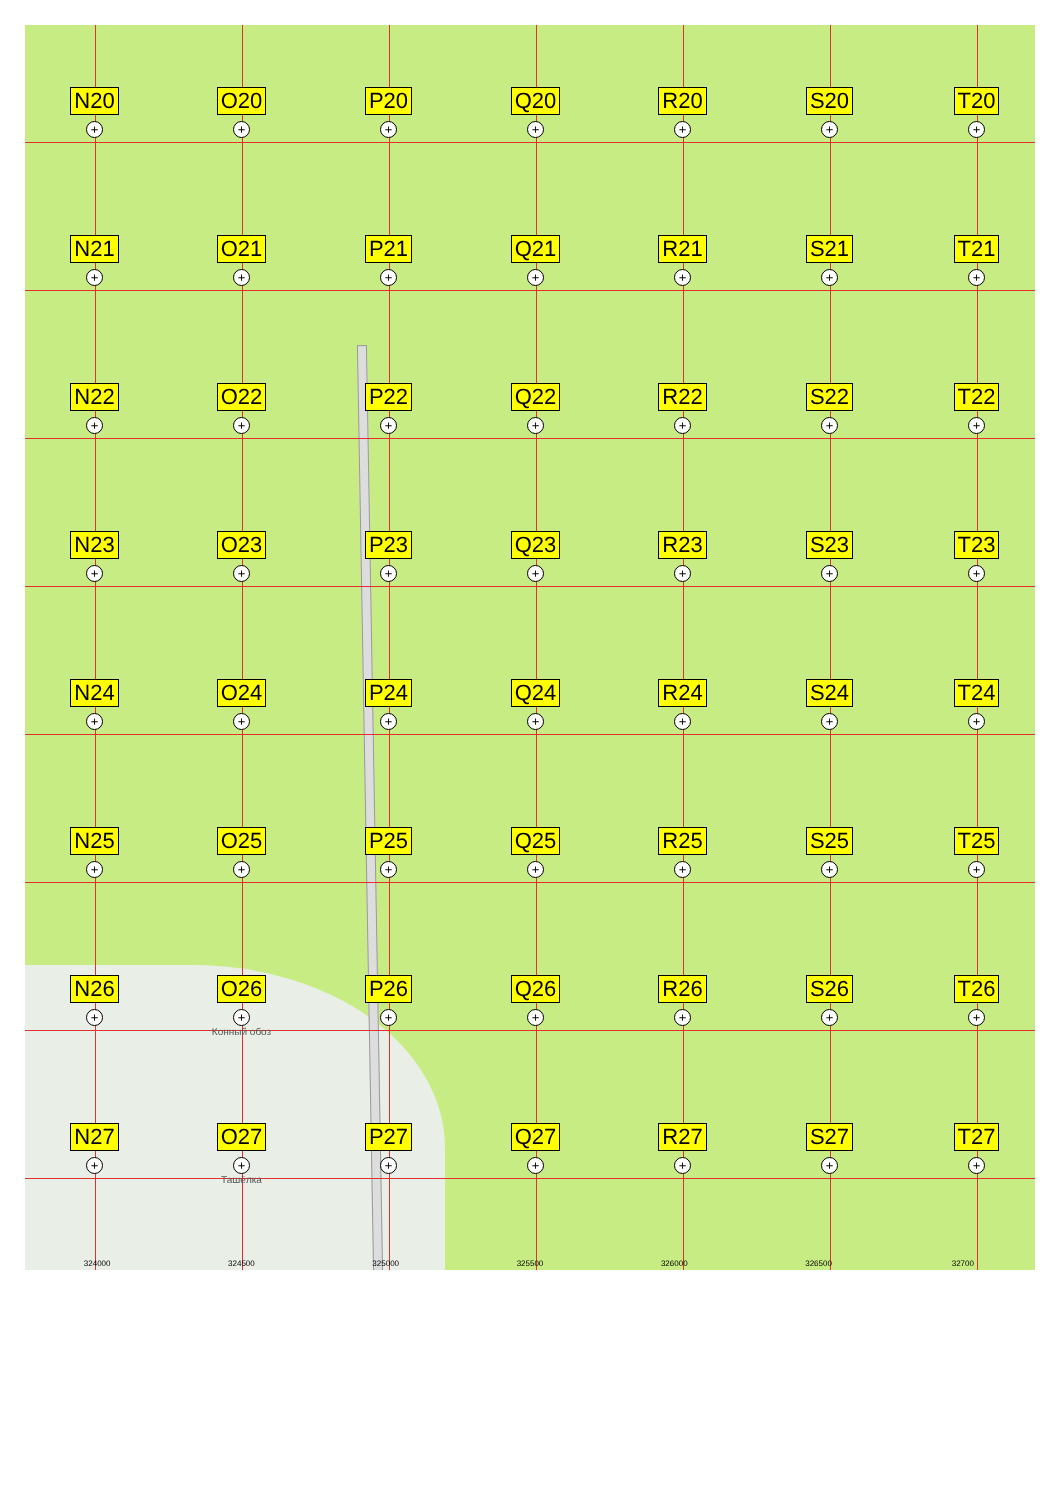N20
+
O20
+
P20
+
Q20
+
R20
+
S20
+
T20
+
N21
+
O21
+
P21
+
Q21
+
R21
+
S21
+
T21
+
N22
+
O22
+
P22
+
Q22
+
R22
+
S22
+
T22
+
N23
+
O23
+
P23
+
Q23
+
R23
+
S23
+
T23
+
N24
+
O24
+
P24
+
Q24
+
R24
+
S24
+
T24
+
N25
+
O25
+
P25
+
Q25
+
R25
+
S25
+
T25
+
N26
+
O26
+
Конный обоз
P26
+
Q26
+
R26
+
S26
+
T26
+
N27
+
O27
+
Ташёлка
P27
+
Q27
+
R27
+
S27
+
T27
+
324000 324500 325000 325500 326000 326500 32700